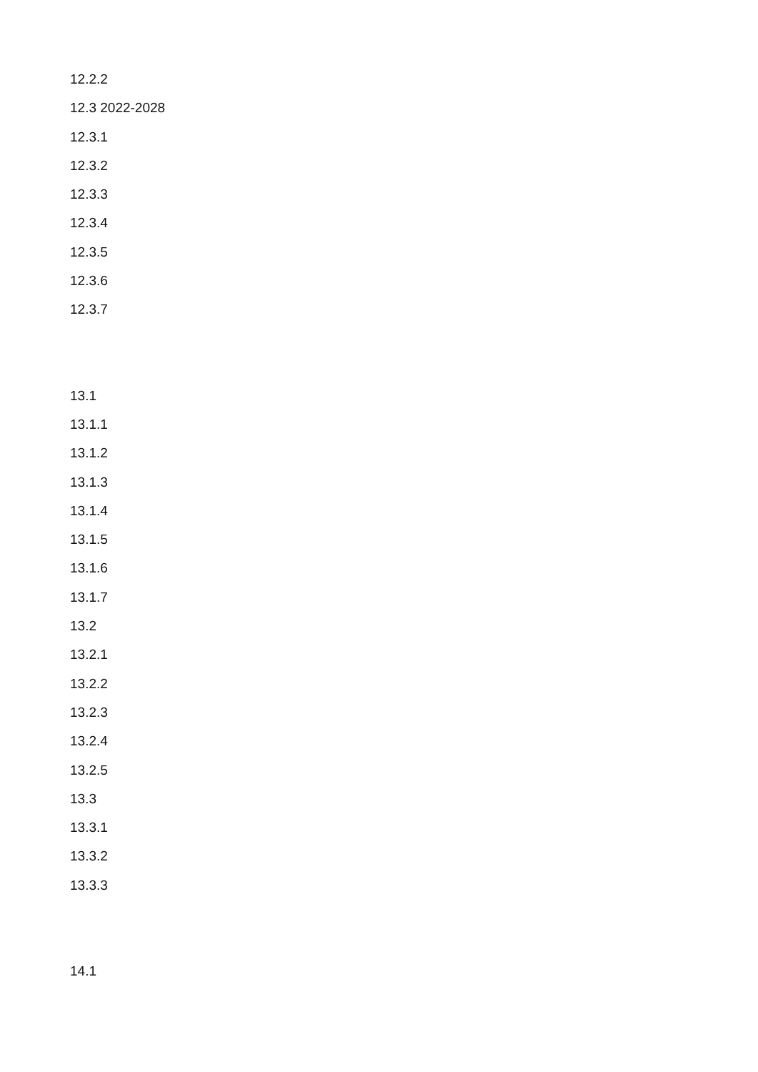12.2.2
12.3 2022-2028
12.3.1
12.3.2
12.3.3
12.3.4
12.3.5
12.3.6
12.3.7
13.1
13.1.1
13.1.2
13.1.3
13.1.4
13.1.5
13.1.6
13.1.7
13.2
13.2.1
13.2.2
13.2.3
13.2.4
13.2.5
13.3
13.3.1
13.3.2
13.3.3
14.1